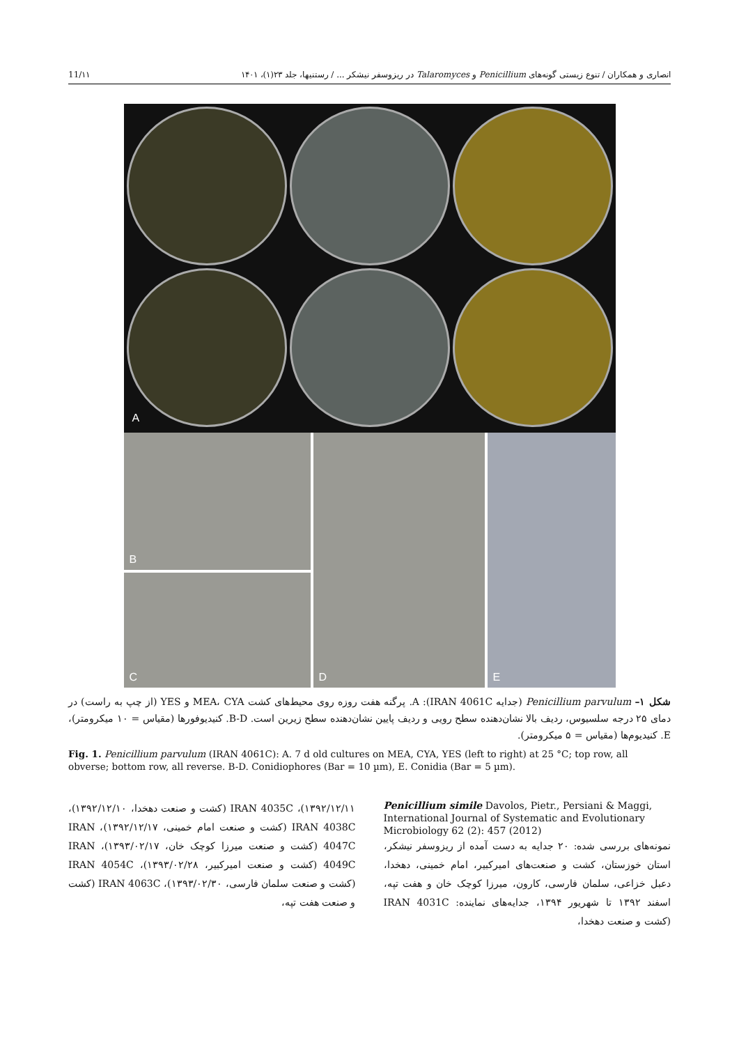انصاری و همکاران / تنوع زیستی گونه‌های Penicillium و Talaromyces در ریزوسفر نیشکر ... / رستنیها، جلد ۲۳(۱)، ۱۴۰۱ 11/۱۱
A
B
C
D
E
شکل ۱– Penicillium parvulum (جدایه IRAN 4061C): A. پرگنه هفت روزه روی محیط‌های کشت MEA، CYA و YES (از چپ به راست) در دمای ۲۵ درجه سلسیوس، ردیف بالا نشان‌دهنده سطح رویی و ردیف پایین نشان‌دهنده سطح زیرین است. B-D. کنیدیوفورها (مقیاس = ۱۰ میکرومتر)، E. کنیدیوم‌ها (مقیاس = ۵ میکرومتر).
Fig. 1. Penicillium parvulum (IRAN 4061C): A. 7 d old cultures on MEA, CYA, YES (left to right) at 25 °C; top row, all obverse; bottom row, all reverse. B-D. Conidiophores (Bar = 10 µm), E. Conidia (Bar = 5 µm).
Penicillium simile Davolos, Pietr., Persiani & Maggi, International Journal of Systematic and Evolutionary Microbiology 62 (2): 457 (2012)
نمونه‌های بررسی شده: ۲۰ جدایه به دست آمده از ریزوسفر نیشکر، استان خوزستان، کشت و صنعت‌های امیرکبیر، امام خمینی، دهخدا، دعبل خزاعی، سلمان فارسی، کارون، میرزا کوچک خان و هفت تپه، اسفند ۱۳۹۲ تا شهریور ۱۳۹۴، جدایه‌های نماینده: IRAN 4031C (کشت و صنعت دهخدا،
۱۳۹۲/۱۲/۱۱)، IRAN 4035C (کشت و صنعت دهخدا، ۱۳۹۲/۱۲/۱۰)، IRAN 4038C (کشت و صنعت امام خمینی، ۱۳۹۲/۱۲/۱۷)، IRAN 4047C (کشت و صنعت میرزا کوچک خان، ۱۳۹۳/۰۲/۱۷)، IRAN 4049C (کشت و صنعت امیرکبیر، ۱۳۹۳/۰۲/۲۸)، IRAN 4054C (کشت و صنعت سلمان فارسی، ۱۳۹۳/۰۲/۳۰)، IRAN 4063C (کشت و صنعت هفت تپه،